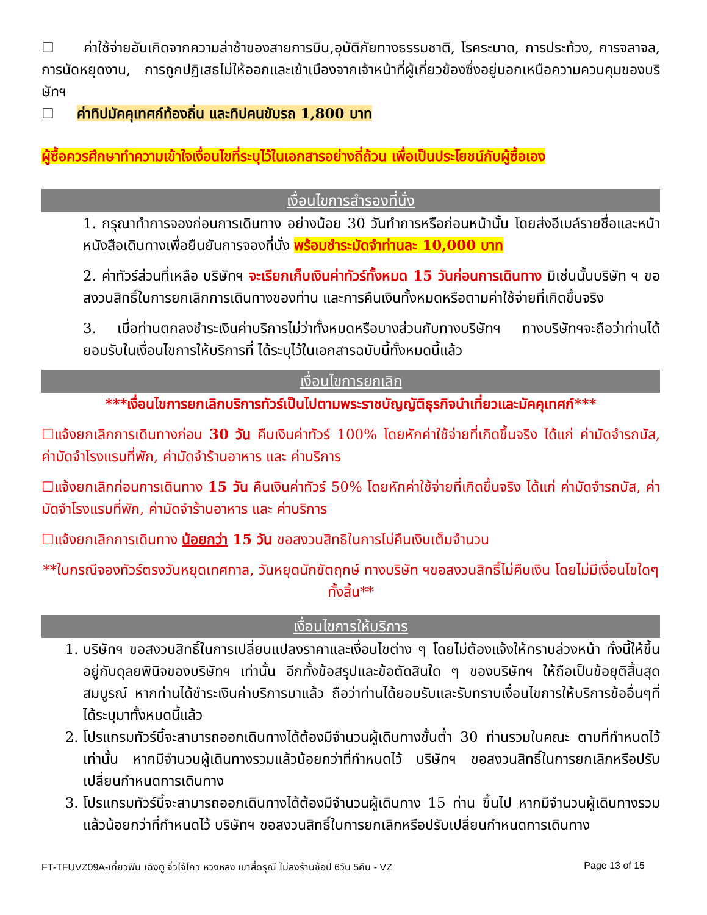☐ ค่าใช้จ่ายอันเกิดจากความล่าช้าของสายการบิน,อุบัติภัยทางธรรมชาติ, โรคระบาด, การประท้วง, การจลาจล, การนัดหยุดงาน, การถูกปฏิเสธไม่ให้ออกและเข้าเมืองจากเจ้าหน้าที่ผู้เกี่ยวข้องซึ่งอยู่นอกเหนือความควบคุมของบริษัทฯ
☐ ค่าทิปมัคคุเทศก์ท้องถิ่น และทิปคนขับรถ 1,800 บาท
ผู้ซื้อควรศึกษาทำความเข้าใจเงื่อนไขที่ระบุไว้ในเอกสารอย่างถี่ถ้วน เพื่อเป็นประโยชน์กับผู้ซื้อเอง
เงื่อนไขการสำรองที่นั่ง
1. กรุณาทำการจองก่อนการเดินทาง อย่างน้อย 30 วันทำการหรือก่อนหน้านั้น โดยส่งอีเมล์รายชื่อและหน้าหนังสือเดินทางเพื่อยืนยันการจองที่นั่ง พร้อมชำระมัดจำท่านละ 10,000 บาท
2. ค่าทัวร์ส่วนที่เหลือ บริษัทฯ จะเรียกเก็บเงินค่าทัวร์ทั้งหมด 15 วันก่อนการเดินทาง มิเช่นนั้นบริษัท ฯ ขอสงวนสิทธิ์ในการยกเลิกการเดินทางของท่าน และการคืนเงินทั้งหมดหรือตามค่าใช้จ่ายที่เกิดขึ้นจริง
3. เมื่อท่านตกลงชำระเงินค่าบริการไม่ว่าทั้งหมดหรือบางส่วนกับทางบริษัทฯ ทางบริษัทฯจะถือว่าท่านได้ยอมรับในเงื่อนไขการให้บริการที่ ได้ระบุไว้ในเอกสารฉบับนี้ทั้งหมดนี้แล้ว
เงื่อนไขการยกเลิก
***เงื่อนไขการยกเลิกบริการทัวร์เป็นไปตามพระราชบัญญัติธุรกิจนำเที่ยวและมัคคุเทศก์***
☐แจ้งยกเลิกการเดินทางก่อน 30 วัน คืนเงินค่าทัวร์ 100% โดยหักค่าใช้จ่ายที่เกิดขึ้นจริง ได้แก่ ค่ามัดจำรถบัส, ค่ามัดจำโรงแรมที่พัก, ค่ามัดจำร้านอาหาร และ ค่าบริการ
☐แจ้งยกเลิกก่อนการเดินทาง 15 วัน คืนเงินค่าทัวร์ 50% โดยหักค่าใช้จ่ายที่เกิดขึ้นจริง ได้แก่ ค่ามัดจำรถบัส, ค่ามัดจำโรงแรมที่พัก, ค่ามัดจำร้านอาหาร และ ค่าบริการ
☐แจ้งยกเลิกการเดินทาง น้อยกว่า 15 วัน ขอสงวนสิทธิในการไม่คืนเงินเต็มจำนวน
**ในกรณีจองทัวร์ตรงวันหยุดเทศกาล, วันหยุดนักขัตฤกษ์ ทางบริษัท ฯขอสงวนสิทธิ์ไม่คืนเงิน โดยไม่มีเงื่อนไขใดๆ ทั้งสิ้น**
เงื่อนไขการให้บริการ
1. บริษัทฯ ขอสงวนสิทธิ์ในการเปลี่ยนแปลงราคาและเงื่อนไขต่าง ๆ โดยไม่ต้องแจ้งให้ทราบล่วงหน้า ทั้งนี้ให้ขึ้นอยู่กับดุลยพินิจของบริษัทฯ เท่านั้น อีกทั้งข้อสรุปและข้อตัดสินใด ๆ ของบริษัทฯ ให้ถือเป็นข้อยุติสิ้นสุดสมบูรณ์ หากท่านได้ชำระเงินค่าบริการมาแล้ว ถือว่าท่านได้ยอมรับและรับทราบเงื่อนไขการให้บริการข้ออื่นๆที่ได้ระบุมาทั้งหมดนี้แล้ว
2. โปรแกรมทัวร์นี้จะสามารถออกเดินทางได้ต้องมีจำนวนผู้เดินทางขั้นต่ำ 30 ท่านรวมในคณะ ตามที่กำหนดไว้เท่านั้น หากมีจำนวนผู้เดินทางรวมแล้วน้อยกว่าที่กำหนดไว้ บริษัทฯ ขอสงวนสิทธิ์ในการยกเลิกหรือปรับเปลี่ยนกำหนดการเดินทาง
3. โปรแกรมทัวร์นี้จะสามารถออกเดินทางได้ต้องมีจำนวนผู้เดินทาง 15 ท่าน ขึ้นไป หากมีจำนวนผู้เดินทางรวมแล้วน้อยกว่าที่กำหนดไว้ บริษัทฯ ขอสงวนสิทธิ์ในการยกเลิกหรือปรับเปลี่ยนกำหนดการเดินทาง
FT-TFUVZ09A-เที่ยวฟิน เฉิงตู จิ่วไจ้โกว หวงหลง เขาสี่ดรุณี ไม่ลงร้านช้อป 6วัน 5คืน - VZ Page 13 of 15